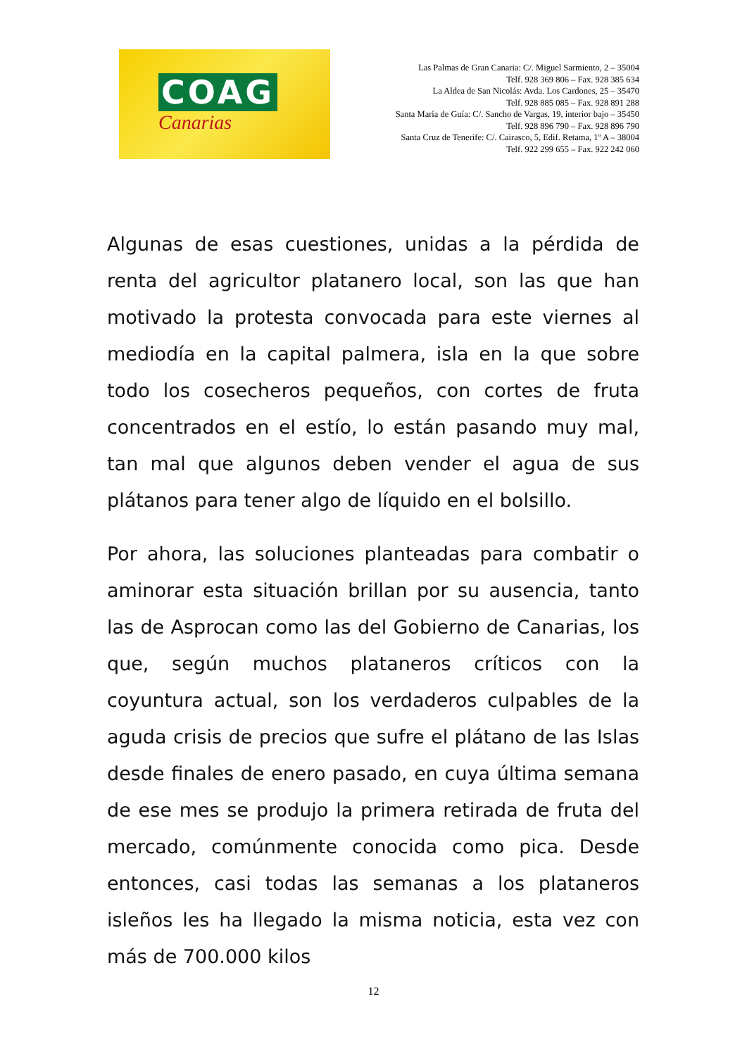COAG
Canarias
Las Palmas de Gran Canaria: C/. Miguel Sarmiento, 2 – 35004
Telf. 928 369 806 – Fax. 928 385 634
La Aldea de San Nicolás: Avda. Los Cardones, 25 – 35470
Telf. 928 885 085 – Fax. 928 891 288
Santa María de Guía: C/. Sancho de Vargas, 19, interior bajo – 35450
Telf. 928 896 790 – Fax. 928 896 790
Santa Cruz de Tenerife: C/. Cairasco, 5, Edif. Retama, 1º A – 38004
Telf. 922 299 655 – Fax. 922 242 060
Algunas de esas cuestiones, unidas a la pérdida de renta del agricultor platanero local, son las que han motivado la protesta convocada para este viernes al mediodía en la capital palmera, isla en la que sobre todo los cosecheros pequeños, con cortes de fruta concentrados en el estío, lo están pasando muy mal, tan mal que algunos deben vender el agua de sus plátanos para tener algo de líquido en el bolsillo.
Por ahora, las soluciones planteadas para combatir o aminorar esta situación brillan por su ausencia, tanto las de Asprocan como las del Gobierno de Canarias, los que, según muchos plataneros críticos con la coyuntura actual, son los verdaderos culpables de la aguda crisis de precios que sufre el plátano de las Islas desde finales de enero pasado, en cuya última semana de ese mes se produjo la primera retirada de fruta del mercado, comúnmente conocida como pica. Desde entonces, casi todas las semanas a los plataneros isleños les ha llegado la misma noticia, esta vez con más de 700.000 kilos
12